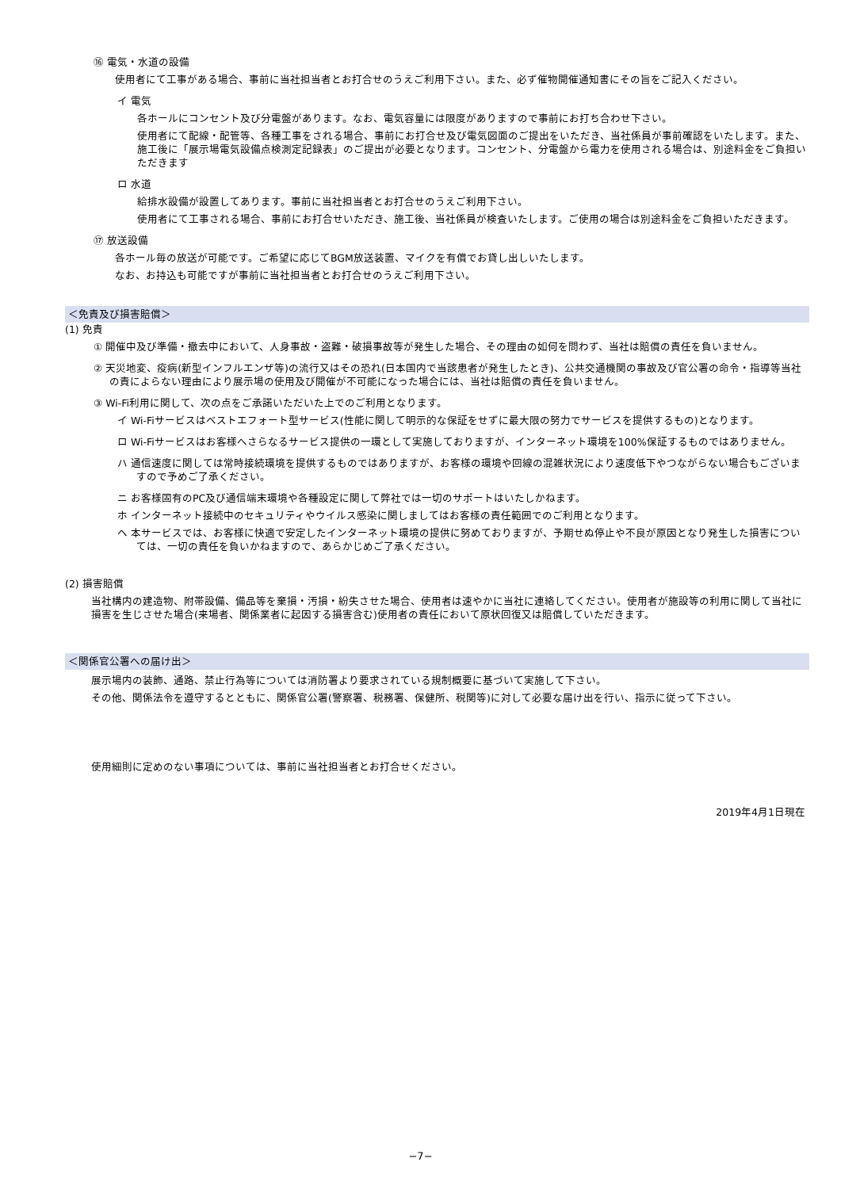⑯ 電気・水道の設備
使用者にて工事がある場合、事前に当社担当者とお打合せのうえご利用下さい。また、必ず催物開催通知書にその旨をご記入ください。
イ 電気
各ホールにコンセント及び分電盤があります。なお、電気容量には限度がありますので事前にお打ち合わせ下さい。
使用者にて配線・配管等、各種工事をされる場合、事前にお打合せ及び電気図面のご提出をいただき、当社係員が事前確認をいたします。また、施工後に「展示場電気設備点検測定記録表」のご提出が必要となります。コンセント、分電盤から電力を使用される場合は、別途料金をご負担いただきます
ロ 水道
給排水設備が設置してあります。事前に当社担当者とお打合せのうえご利用下さい。
使用者にて工事される場合、事前にお打合せいただき、施工後、当社係員が検査いたします。ご使用の場合は別途料金をご負担いただきます。
⑰ 放送設備
各ホール毎の放送が可能です。ご希望に応じてBGM放送装置、マイクを有償でお貸し出しいたします。
なお、お持込も可能ですが事前に当社担当者とお打合せのうえご利用下さい。
＜免責及び損害賠償＞
(1) 免責
① 開催中及び準備・撤去中において、人身事故・盗難・破損事故等が発生した場合、その理由の如何を問わず、当社は賠償の責任を負いません。
② 天災地変、疫病(新型インフルエンザ等)の流行又はその恐れ(日本国内で当該患者が発生したとき)、公共交通機関の事故及び官公署の命令・指導等当社の責によらない理由により展示場の使用及び開催が不可能になった場合には、当社は賠償の責任を負いません。
③ Wi-Fi利用に関して、次の点をご承諾いただいた上でのご利用となります。
イ Wi-Fiサービスはベストエフォート型サービス(性能に関して明示的な保証をせずに最大限の努力でサービスを提供するもの)となります。
ロ Wi-Fiサービスはお客様へさらなるサービス提供の一環として実施しておりますが、インターネット環境を100%保証するものではありません。
ハ 通信速度に関しては常時接続環境を提供するものではありますが、お客様の環境や回線の混雑状況により速度低下やつながらない場合もございますので予めご了承ください。
ニ お客様固有のPC及び通信端末環境や各種設定に関して弊社では一切のサポートはいたしかねます。
ホ インターネット接続中のセキュリティやウイルス感染に関しましてはお客様の責任範囲でのご利用となります。
ヘ 本サービスでは、お客様に快適で安定したインターネット環境の提供に努めておりますが、予期せぬ停止や不良が原因となり発生した損害については、一切の責任を負いかねますので、あらかじめご了承ください。
(2) 損害賠償
当社構内の建造物、附帯設備、備品等を棄損・汚損・紛失させた場合、使用者は速やかに当社に連絡してください。使用者が施設等の利用に関して当社に損害を生じさせた場合(来場者、関係業者に起因する損害含む)使用者の責任において原状回復又は賠償していただきます。
＜関係官公署への届け出＞
展示場内の装飾、通路、禁止行為等については消防署より要求されている規制概要に基づいて実施して下さい。
その他、関係法令を遵守するとともに、関係官公署(警察署、税務署、保健所、税関等)に対して必要な届け出を行い、指示に従って下さい。
使用細則に定めのない事項については、事前に当社担当者とお打合せください。
2019年4月1日現在
−7−